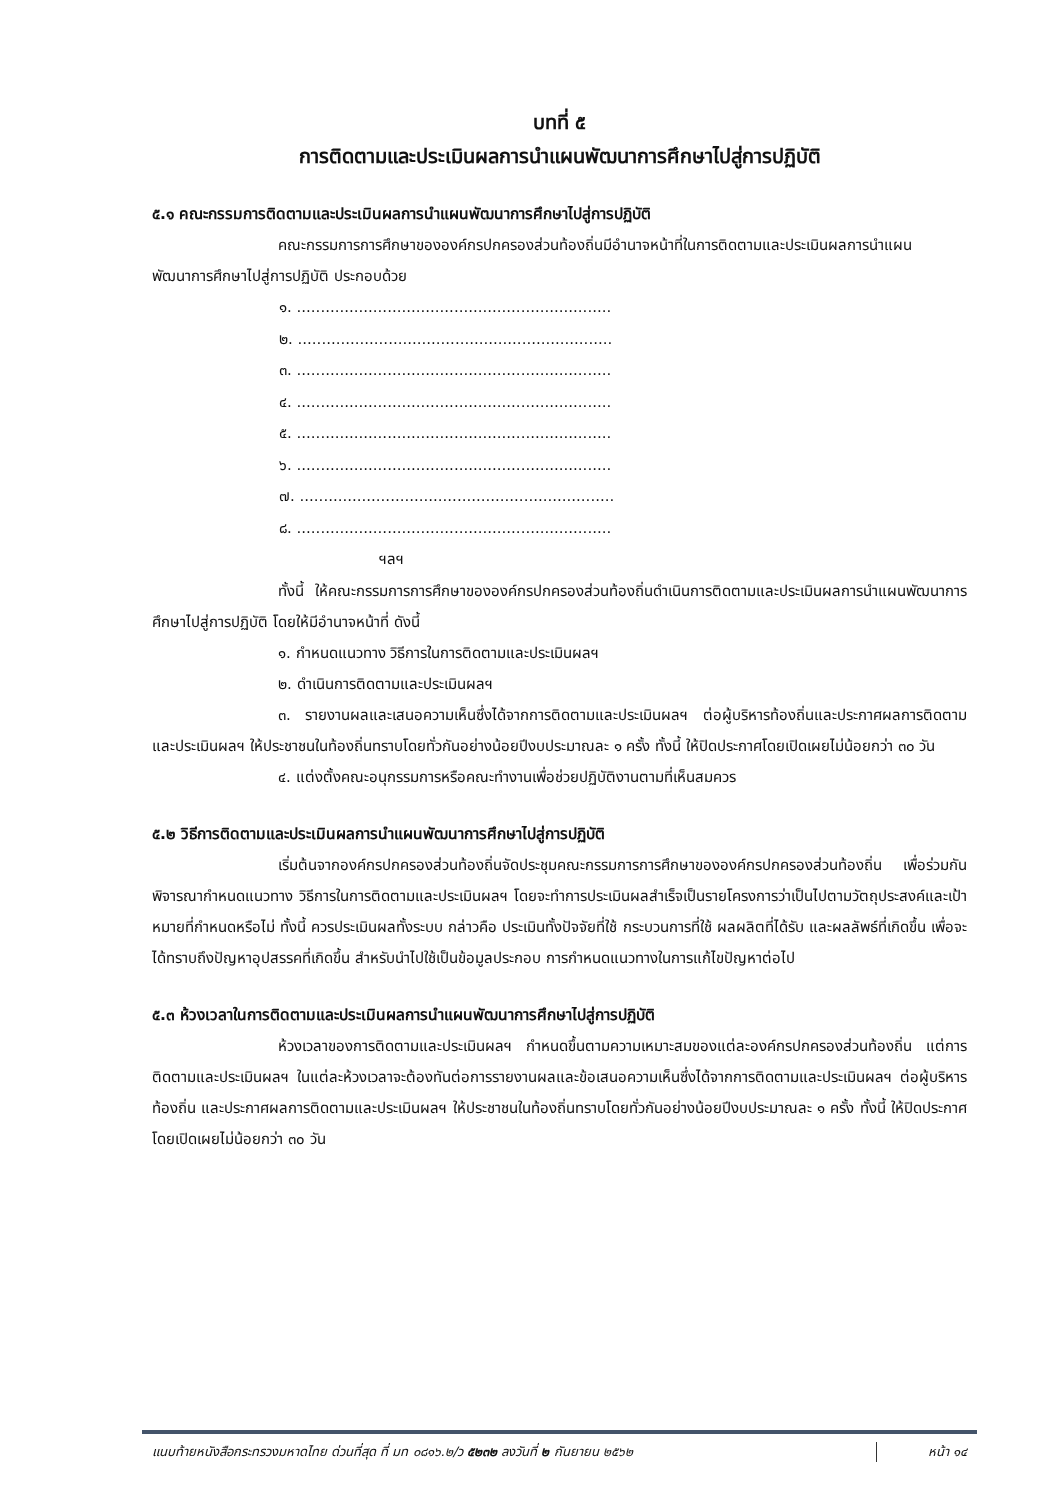บทที่ ๕
การติดตามและประเมินผลการนำแผนพัฒนาการศึกษาไปสู่การปฏิบัติ
๕.๑ คณะกรรมการติดตามและประเมินผลการนำแผนพัฒนาการศึกษาไปสู่การปฏิบัติ
คณะกรรมการการศึกษาขององค์กรปกครองส่วนท้องถิ่นมีอำนาจหน้าที่ในการติดตามและประเมินผลการนำแผนพัฒนาการศึกษาไปสู่การปฏิบัติ ประกอบด้วย
๑. ..................................................................
๒. ..................................................................
๓. ..................................................................
๔. ..................................................................
๕. ..................................................................
๖. ..................................................................
๗. ..................................................................
๘. ..................................................................
ฯลฯ
ทั้งนี้ ให้คณะกรรมการการศึกษาขององค์กรปกครองส่วนท้องถิ่นดำเนินการติดตามและประเมินผลการนำแผนพัฒนาการศึกษาไปสู่การปฏิบัติ โดยให้มีอำนาจหน้าที่ ดังนี้
๑. กำหนดแนวทาง วิธีการในการติดตามและประเมินผลฯ
๒. ดำเนินการติดตามและประเมินผลฯ
๓. รายงานผลและเสนอความเห็นซึ่งได้จากการติดตามและประเมินผลฯ ต่อผู้บริหารท้องถิ่นและประกาศผลการติดตามและประเมินผลฯ ให้ประชาชนในท้องถิ่นทราบโดยทั่วกันอย่างน้อยปีงบประมาณละ ๑ ครั้ง ทั้งนี้ ให้ปิดประกาศโดยเปิดเผยไม่น้อยกว่า ๓๐ วัน
๔. แต่งตั้งคณะอนุกรรมการหรือคณะทำงานเพื่อช่วยปฏิบัติงานตามที่เห็นสมควร
๕.๒ วิธีการติดตามและประเมินผลการนำแผนพัฒนาการศึกษาไปสู่การปฏิบัติ
เริ่มต้นจากองค์กรปกครองส่วนท้องถิ่นจัดประชุมคณะกรรมการการศึกษาขององค์กรปกครองส่วนท้องถิ่น เพื่อร่วมกันพิจารณากำหนดแนวทาง วิธีการในการติดตามและประเมินผลฯ โดยจะทำการประเมินผลสำเร็จเป็นรายโครงการว่าเป็นไปตามวัตถุประสงค์และเป้าหมายที่กำหนดหรือไม่ ทั้งนี้ ควรประเมินผลทั้งระบบ กล่าวคือ ประเมินทั้งปัจจัยที่ใช้ กระบวนการที่ใช้ ผลผลิตที่ได้รับ และผลลัพธ์ที่เกิดขึ้น เพื่อจะได้ทราบถึงปัญหาอุปสรรคที่เกิดขึ้น สำหรับนำไปใช้เป็นข้อมูลประกอบ การกำหนดแนวทางในการแก้ไขปัญหาต่อไป
๕.๓ ห้วงเวลาในการติดตามและประเมินผลการนำแผนพัฒนาการศึกษาไปสู่การปฏิบัติ
ห้วงเวลาของการติดตามและประเมินผลฯ กำหนดขึ้นตามความเหมาะสมของแต่ละองค์กรปกครองส่วนท้องถิ่น แต่การติดตามและประเมินผลฯ ในแต่ละห้วงเวลาจะต้องทันต่อการรายงานผลและข้อเสนอความเห็นซึ่งได้จากการติดตามและประเมินผลฯ ต่อผู้บริหารท้องถิ่น และประกาศผลการติดตามและประเมินผลฯ ให้ประชาชนในท้องถิ่นทราบโดยทั่วกันอย่างน้อยปีงบประมาณละ ๑ ครั้ง ทั้งนี้ ให้ปิดประกาศโดยเปิดเผยไม่น้อยกว่า ๓๐ วัน
แนบท้ายหนังสือกระทรวงมหาดไทย ด่วนที่สุด ที่ มท ๐๘๑๖.๒/ว ๕๒๓๒ ลงวันที่ ๒ กันยายน ๒๕๖๒
หน้า ๑๔